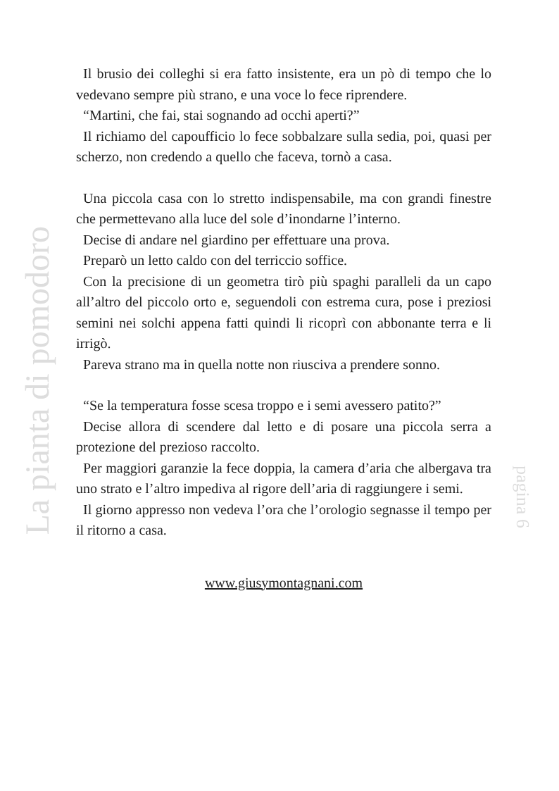La pianta di pomodoro
Il brusio dei colleghi si era fatto insistente, era un pò di tempo che lo vedevano sempre più strano, e una voce lo fece riprendere.
“Martini, che fai, stai sognando ad occhi aperti?”
Il richiamo del capoufficio lo fece sobbalzare sulla sedia, poi, quasi per scherzo, non credendo a quello che faceva, tornò a casa.
Una piccola casa con lo stretto indispensabile, ma con grandi finestre che permettevano alla luce del sole d’inondarne l’interno.
Decise di andare nel giardino per effettuare una prova.
Preparò un letto caldo con del terriccio soffice.
Con la precisione di un geometra tirò più spaghi paralleli da un capo all’altro del piccolo orto e, seguendoli con estrema cura, pose i preziosi semini nei solchi appena fatti quindi li ricoprì con abbonante terra e li irrigò.
Pareva strano ma in quella notte non riusciva a prendere sonno.
“Se la temperatura fosse scesa troppo e i semi avessero patito?”
Decise allora di scendere dal letto e di posare una piccola serra a protezione del prezioso raccolto.
Per maggiori garanzie la fece doppia, la camera d’aria che albergava tra uno strato e l’altro impediva al rigore dell’aria di raggiungere i semi.
Il giorno appresso non vedeva l’ora che l’orologio segnasse il tempo per il ritorno a casa.
www.giusymontagnani.com
pagina 6